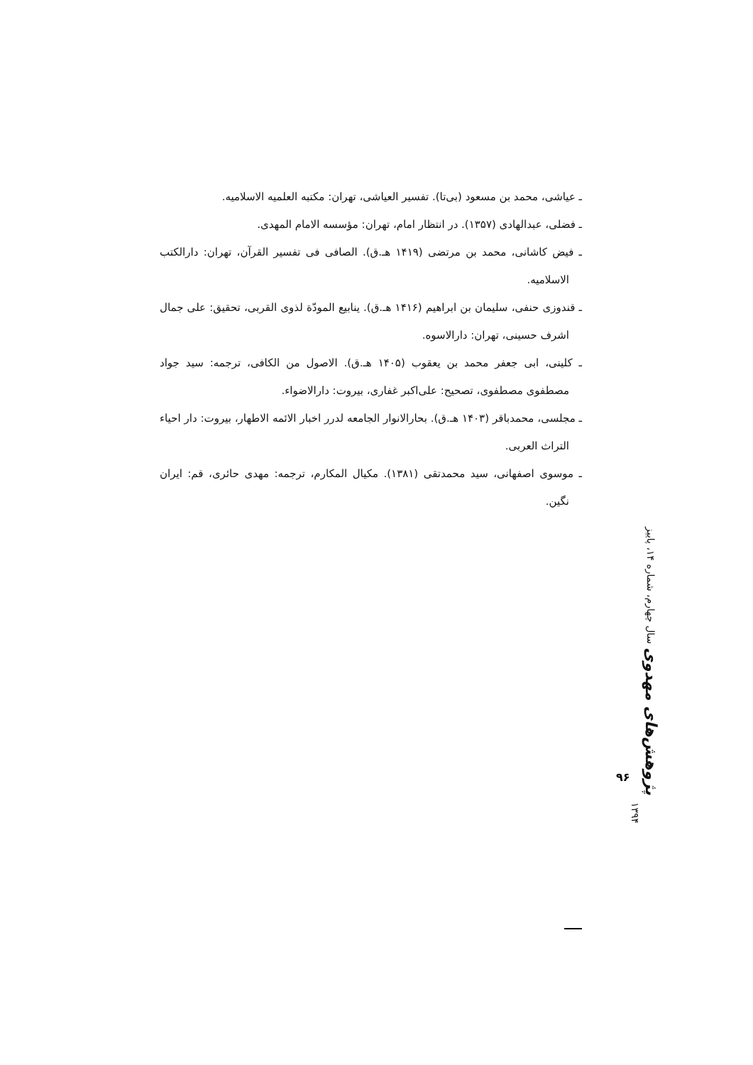ـ عیاشی، محمد بن مسعود (بی‌تا). تفسیر العیاشی، تهران: مکتبه العلمیه الاسلامیه.
ـ فضلی، عبدالهادی (۱۳۵۷). در انتظار امام، تهران: مؤسسه الامام المهدی.
ـ فیض کاشانی، محمد بن مرتضی (۱۴۱۹ هـ.ق). الصافی فی تفسیر القرآن، تهران: دارالکتب الاسلامیه.
ـ قندوزی حنفی، سلیمان بن ابراهیم (۱۴۱۶ هـ.ق). ینابیع المودّة لذوی القربی، تحقیق: علی جمال اشرف حسینی، تهران: دارالاسوه.
ـ کلینی، ابی جعفر محمد بن یعقوب (۱۴۰۵ هـ.ق). الاصول من الکافی، ترجمه: سید جواد مصطفوی مصطفوی، تصحیح: علی‌اکبر غفاری، بیروت: دارالاضواء.
ـ مجلسی، محمدباقر (۱۴۰۳ هـ.ق). بحارالانوار الجامعه لدرر اخبار الائمه الاطهار، بیروت: دار احیاء التراث العربی.
ـ موسوی اصفهانی، سید محمدتقی (۱۳۸۱). مکیال المکارم، ترجمه: مهدی حائری، قم: ایران نگین.
پژوهش‌های مهدوی سال چهارم، شماره ۱۴، پاییز ۱۳۹۴
۹۶